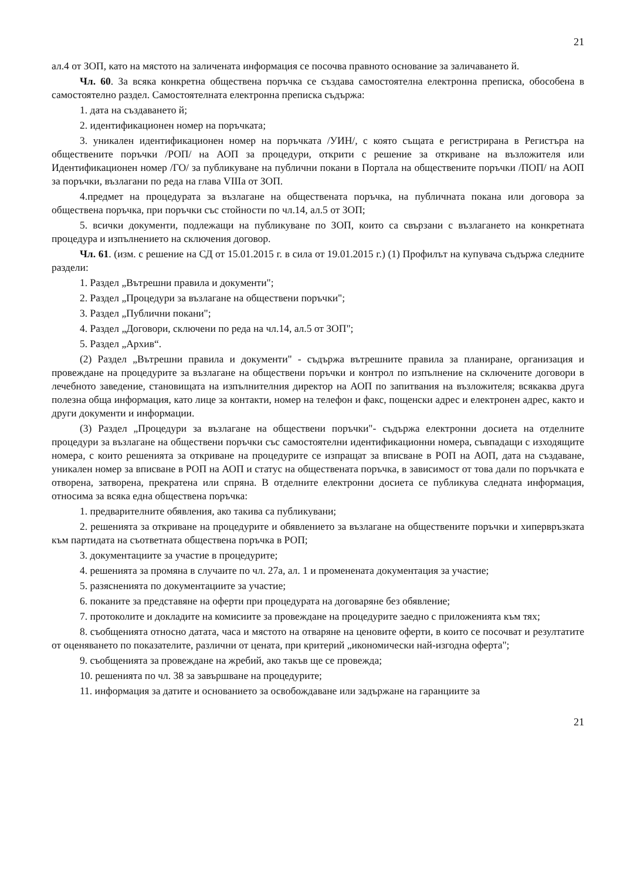21
ал.4 от ЗОП, като на мястото на заличената информация се посочва правното основание за заличаването й.
Чл. 60. За всяка конкретна обществена поръчка се създава самостоятелна електронна преписка, обособена в самостоятелно раздел. Самостоятелната електронна преписка съдържа:
1. дата на създаването й;
2. идентификационен номер на поръчката;
3. уникален идентификационен номер на поръчката /УИН/, с която същата е регистрирана в Регистъра на обществените поръчки /РОП/ на АОП за процедури, открити с решение за откриване на възложителя или Идентификационен номер /ГО/ за публикуване на публични покани в Портала на обществените поръчки /ПОП/ на АОП за поръчки, възлагани по реда на глава VIIIа от ЗОП.
4.предмет на процедурата за възлагане на обществената поръчка, на публичната покана или договора за обществена поръчка, при поръчки със стойности по чл.14, ал.5 от ЗОП;
5. всички документи, подлежащи на публикуване по ЗОП, които са свързани с възлагането на конкретната процедура и изпълнението на сключения договор.
Чл. 61. (изм. с решение на СД от 15.01.2015 г. в сила от 19.01.2015 г.) (1) Профилът на купувача съдържа следните раздели:
1. Раздел „Вътрешни правила и документи";
2. Раздел „Процедури за възлагане на обществени поръчки";
3. Раздел „Публични покани";
4. Раздел „Договори, сключени по реда на чл.14, ал.5 от ЗОП";
5. Раздел „Архив“.
(2) Раздел „Вътрешни правила и документи" - съдържа вътрешните правила за планиране, организация и провеждане на процедурите за възлагане на обществени поръчки и контрол по изпълнение на сключените договори в лечебното заведение, становищата на изпълнителния директор на АОП по запитвания на възложителя; всякаква друга полезна обща информация, като лице за контакти, номер на телефон и факс, пощенски адрес и електронен адрес, както и други документи и информации.
(3) Раздел „Процедури за възлагане на обществени поръчки"- съдържа електронни досиета на отделните процедури за възлагане на обществени поръчки със самостоятелни идентификационни номера, съвпадащи с изходящите номера, с които решенията за откриване на процедурите се изпращат за вписване в РОП на АОП, дата на създаване, уникален номер за вписване в РОП на АОП и статус на обществената поръчка, в зависимост от това дали по поръчката е отворена, затворена, прекратена или спряна. В отделните електронни досиета се публикува следната информация, относима за всяка една обществена поръчка:
1. предварителните обявления, ако такива са публикувани;
2. решенията за откриване на процедурите и обявлението за възлагане на обществените поръчки и хипервръзката към партидата на съответната обществена поръчка в РОП;
3. документациите за участие в процедурите;
4. решенията за промяна в случаите по чл. 27а, ал. 1 и променената документация за участие;
5. разясненията по документациите за участие;
6. поканите за представяне на оферти при процедурата на договаряне без обявление;
7. протоколите и докладите на комисиите за провеждане на процедурите заедно с приложенията към тях;
8. съобщенията относно датата, часа и мястото на отваряне на ценовите оферти, в които се посочват и резултатите от оценяването по показателите, различни от цената, при критерий „икономически най-изгодна оферта";
9. съобщенията за провеждане на жребий, ако такъв ще се провежда;
10. решенията по чл. 38 за завършване на процедурите;
11. информация за датите и основанието за освобождаване или задържане на гаранциите за
21